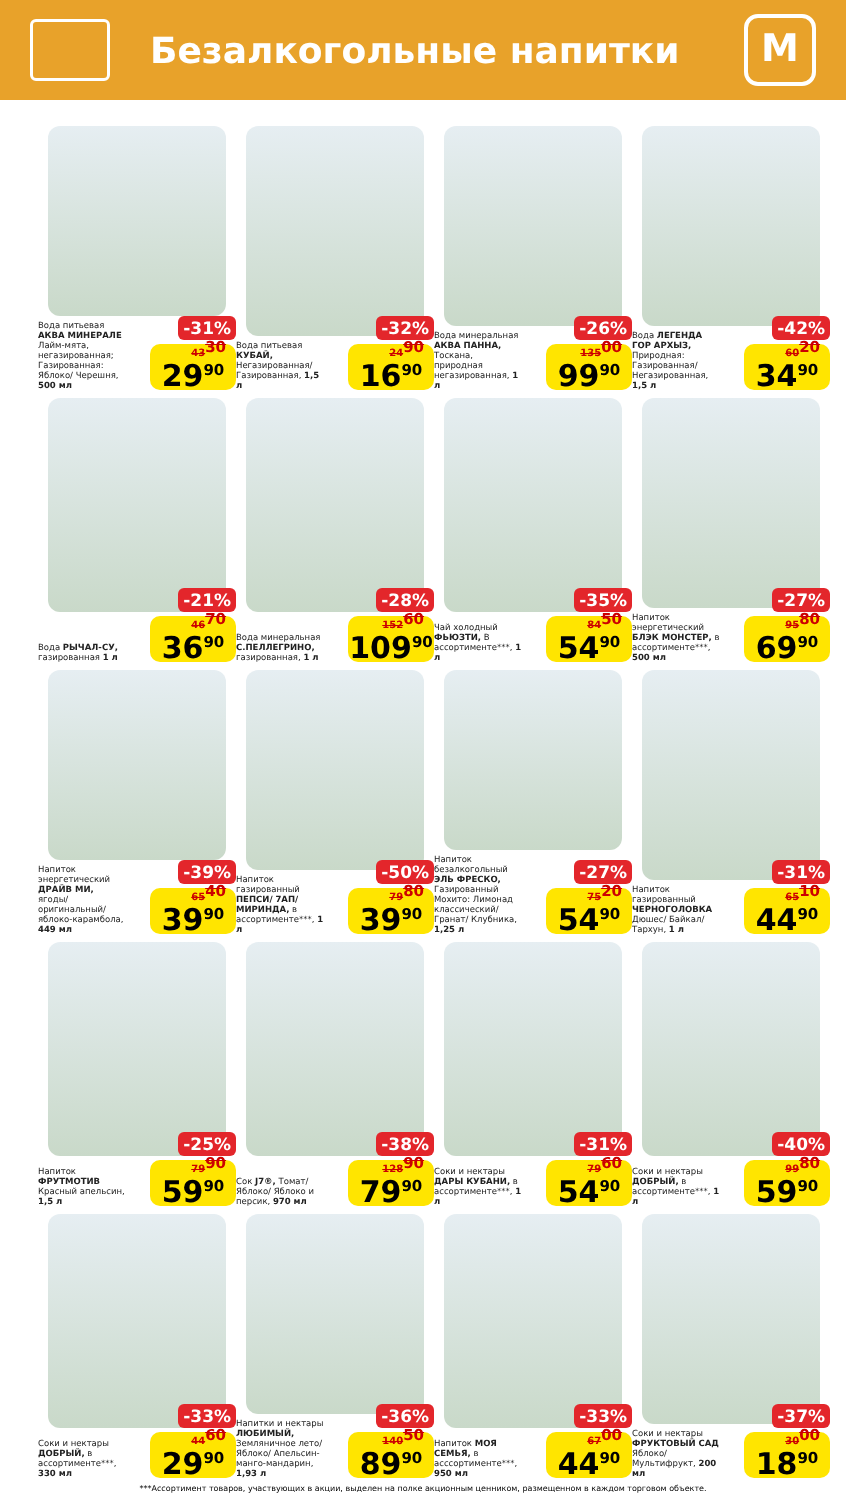Безалкогольные напитки
М
-31%
Вода питьевая АКВА МИНЕРАЛЕ Лайм-мята, негазированная; Газированная: Яблоко/ Черешня, 500 мл
43<sup>30</sup> 29<sup>90</sup>
-32%
Вода питьевая КУБАЙ, Негазированная/ Газированная, 1,5 л
24<sup>90</sup> 16<sup>90</sup>
-26%
Вода минеральная АКВА ПАННА, Тоскана, природная негазированная, 1 л
135<sup>00</sup> 99<sup>90</sup>
-42%
Вода ЛЕГЕНДА ГОР АРХЫЗ, Природная: Газированная/ Негазированная, 1,5 л
60<sup>20</sup> 34<sup>90</sup>
-21%
Вода РЫЧАЛ-СУ, газированная 1 л
46<sup>70</sup> 36<sup>90</sup>
-28%
Вода минеральная С.ПЕЛЛЕГРИНО, газированная, 1 л
152<sup>60</sup> 109<sup>90</sup>
-35%
Чай холодный ФЬЮЗТИ, В ассортименте***, 1 л
84<sup>50</sup> 54<sup>90</sup>
-27%
Напиток энергетический БЛЭК МОНСТЕР, в ассортименте***, 500 мл
95<sup>80</sup> 69<sup>90</sup>
-39%
Напиток энергетический ДРАЙВ МИ, ягоды/ оригинальный/ яблоко-карамбола, 449 мл
65<sup>40</sup> 39<sup>90</sup>
-50%
Напиток газированный ПЕПСИ/ 7АП/ МИРИНДА, в ассортименте***, 1 л
79<sup>80</sup> 39<sup>90</sup>
-27%
Напиток безалкогольный ЭЛЬ ФРЕСКО, Газированный Мохито: Лимонад классический/ Гранат/ Клубника, 1,25 л
75<sup>20</sup> 54<sup>90</sup>
-31%
Напиток газированный ЧЕРНОГОЛОВКА Дюшес/ Байкал/ Тархун, 1 л
65<sup>10</sup> 44<sup>90</sup>
-25%
Напиток ФРУТМОТИВ Красный апельсин, 1,5 л
79<sup>90</sup> 59<sup>90</sup>
-38%
Сок J7®, Томат/ Яблоко/ Яблоко и персик, 970 мл
128<sup>90</sup> 79<sup>90</sup>
-31%
Соки и нектары ДАРЫ КУБАНИ, в ассортименте***, 1 л
79<sup>60</sup> 54<sup>90</sup>
-40%
Соки и нектары ДОБРЫЙ, в ассортименте***, 1 л
99<sup>80</sup> 59<sup>90</sup>
-33%
Соки и нектары ДОБРЫЙ, в ассортименте***, 330 мл
44<sup>60</sup> 29<sup>90</sup>
-36%
Напитки и нектары ЛЮБИМЫЙ, Земляничное лето/ Яблоко/ Апельсин-манго-мандарин, 1,93 л
140<sup>50</sup> 89<sup>90</sup>
-33%
Напиток МОЯ СЕМЬЯ, в асссортименте***, 950 мл
67<sup>00</sup> 44<sup>90</sup>
-37%
Соки и нектары ФРУКТОВЫЙ САД Яблоко/ Мультифрукт, 200 мл
30<sup>00</sup> 18<sup>90</sup>
***Ассортимент товаров, участвующих в акции, выделен на полке акционным ценником, размещенном в каждом торговом объекте.